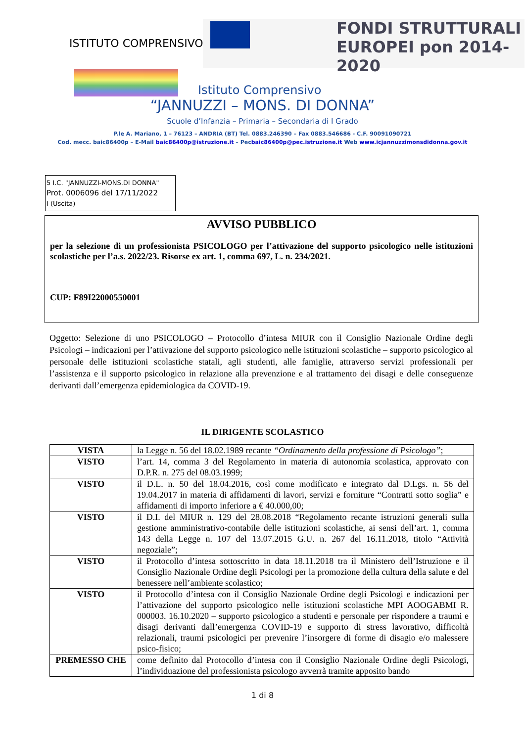ISTITUTO COMPRENSIVO
FONDI STRUTTURALI EUROPEI pon 2014-2020
Istituto Comprensivo
“JANNUZZI – MONS. DI DONNA”
Scuole d’Infanzia – Primaria – Secondaria di I Grado
P.le A. Mariano, 1 – 76123 – ANDRIA (BT) Tel. 0883.246390 – Fax 0883.546686 - C.F. 90091090721
Cod. mecc. baic86400p – E-Mail baic86400p@istruzione.it – Pecbaic86400p@pec.istruzione.it Web www.icjannuzzimonsdidonna.gov.it
5 I.C. "JANNUZZI-MONS.DI DONNA"
Prot. 0006096 del 17/11/2022
I (Uscita)
AVVISO PUBBLICO
per la selezione di un professionista PSICOLOGO per l’attivazione del supporto psicologico nelle istituzioni scolastiche per l’a.s. 2022/23. Risorse ex art. 1, comma 697, L. n. 234/2021.
CUP: F89I22000550001
Oggetto: Selezione di uno PSICOLOGO – Protocollo d’intesa MIUR con il Consiglio Nazionale Ordine degli Psicologi – indicazioni per l’attivazione del supporto psicologico nelle istituzioni scolastiche – supporto psicologico al personale delle istituzioni scolastiche statali, agli studenti, alle famiglie, attraverso servizi professionali per l’assistenza e il supporto psicologico in relazione alla prevenzione e al trattamento dei disagi e delle conseguenze derivanti dall’emergenza epidemiologica da COVID-19.
IL DIRIGENTE SCOLASTICO
| VISTA | la Legge n. 56 del 18.02.1989 recante “Ordinamento della professione di Psicologo” ; |
| VISTO | l’art. 14, comma 3 del Regolamento in materia di autonomia scolastica, approvato con D.P.R. n. 275 del 08.03.1999; |
| VISTO | il D.L. n. 50 del 18.04.2016, così come modificato e integrato dal D.Lgs. n. 56 del 19.04.2017 in materia di affidamenti di lavori, servizi e forniture “Contratti sotto soglia” e affidamenti di importo inferiore a € 40.000,00; |
| VISTO | il D.I. del MIUR n. 129 del 28.08.2018 “Regolamento recante istruzioni generali sulla gestione amministrativo-contabile delle istituzioni scolastiche, ai sensi dell’art. 1, comma 143 della Legge n. 107 del 13.07.2015 G.U. n. 267 del 16.11.2018, titolo “Attività negoziale”; |
| VISTO | il Protocollo d’intesa sottoscritto in data 18.11.2018 tra il Ministero dell’Istruzione e il Consiglio Nazionale Ordine degli Psicologi per la promozione della cultura della salute e del benessere nell’ambiente scolastico; |
| VISTO | il Protocollo d’intesa con il Consiglio Nazionale Ordine degli Psicologi e indicazioni per l’attivazione del supporto psicologico nelle istituzioni scolastiche MPI AOOGABMI R. 000003. 16.10.2020 – supporto psicologico a studenti e personale per rispondere a traumi e disagi derivanti dall’emergenza COVID-19 e supporto di stress lavorativo, difficoltà relazionali, traumi psicologici per prevenire l’insorgere di forme di disagio e/o malessere psico-fisico; |
| PREMESSO CHE | come definito dal Protocollo d’intesa con il Consiglio Nazionale Ordine degli Psicologi, l’individuazione del professionista psicologo avverrà tramite apposito bando |
1 di 8